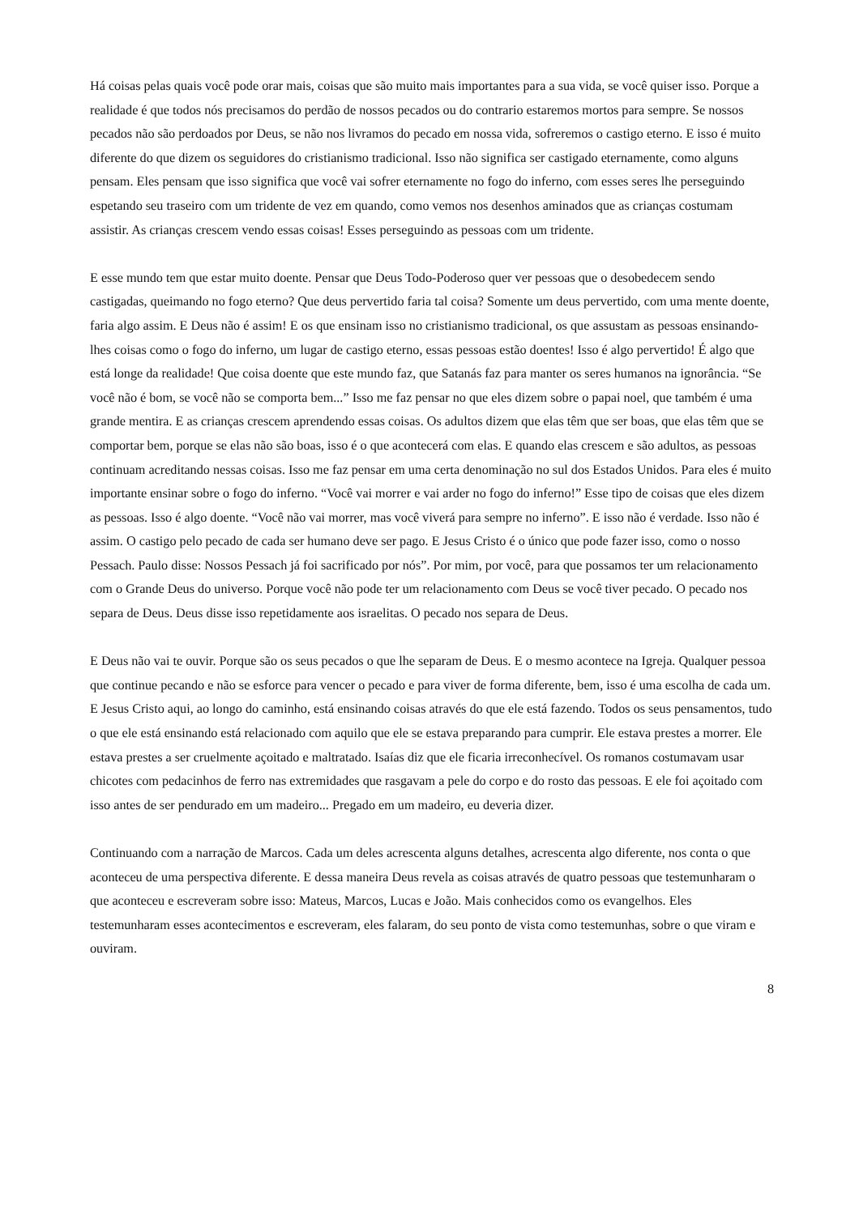Há coisas pelas quais você pode orar mais, coisas que são muito mais importantes para a sua vida, se você quiser isso. Porque a realidade é que todos nós precisamos do perdão de nossos pecados ou do contrario estaremos mortos para sempre. Se nossos pecados não são perdoados por Deus, se não nos livramos do pecado em nossa vida, sofreremos o castigo eterno. E isso é muito diferente do que dizem os seguidores do cristianismo tradicional. Isso não significa ser castigado eternamente, como alguns pensam. Eles pensam que isso significa que você vai sofrer eternamente no fogo do inferno, com esses seres lhe perseguindo espetando seu traseiro com um tridente de vez em quando, como vemos nos desenhos aminados que as crianças costumam assistir. As crianças crescem vendo essas coisas! Esses perseguindo as pessoas com um tridente.
E esse mundo tem que estar muito doente. Pensar que Deus Todo-Poderoso quer ver pessoas que o desobedecem sendo castigadas, queimando no fogo eterno? Que deus pervertido faria tal coisa? Somente um deus pervertido, com uma mente doente, faria algo assim. E Deus não é assim! E os que ensinam isso no cristianismo tradicional, os que assustam as pessoas ensinando-lhes coisas como o fogo do inferno, um lugar de castigo eterno, essas pessoas estão doentes! Isso é algo pervertido! É algo que está longe da realidade! Que coisa doente que este mundo faz, que Satanás faz para manter os seres humanos na ignorância. “Se você não é bom, se você não se comporta bem...” Isso me faz pensar no que eles dizem sobre o papai noel, que também é uma grande mentira. E as crianças crescem aprendendo essas coisas. Os adultos dizem que elas têm que ser boas, que elas têm que se comportar bem, porque se elas não são boas, isso é o que acontecerá com elas. E quando elas crescem e são adultos, as pessoas continuam acreditando nessas coisas. Isso me faz pensar em uma certa denominação no sul dos Estados Unidos. Para eles é muito importante ensinar sobre o fogo do inferno. “Você vai morrer e vai arder no fogo do inferno!” Esse tipo de coisas que eles dizem as pessoas. Isso é algo doente. “Você não vai morrer, mas você viverá para sempre no inferno”. E isso não é verdade. Isso não é assim. O castigo pelo pecado de cada ser humano deve ser pago. E Jesus Cristo é o único que pode fazer isso, como o nosso Pessach. Paulo disse: Nossos Pessach já foi sacrificado por nós”. Por mim, por você, para que possamos ter um relacionamento com o Grande Deus do universo. Porque você não pode ter um relacionamento com Deus se você tiver pecado. O pecado nos separa de Deus. Deus disse isso repetidamente aos israelitas. O pecado nos separa de Deus.
E Deus não vai te ouvir. Porque são os seus pecados o que lhe separam de Deus. E o mesmo acontece na Igreja. Qualquer pessoa que continue pecando e não se esforce para vencer o pecado e para viver de forma diferente, bem, isso é uma escolha de cada um. E Jesus Cristo aqui, ao longo do caminho, está ensinando coisas através do que ele está fazendo. Todos os seus pensamentos, tudo o que ele está ensinando está relacionado com aquilo que ele se estava preparando para cumprir. Ele estava prestes a morrer. Ele estava prestes a ser cruelmente açoitado e maltratado. Isaías diz que ele ficaria irreconhecível. Os romanos costumavam usar chicotes com pedacinhos de ferro nas extremidades que rasgavam a pele do corpo e do rosto das pessoas. E ele foi açoitado com isso antes de ser pendurado em um madeiro... Pregado em um madeiro, eu deveria dizer.
Continuando com a narração de Marcos. Cada um deles acrescenta alguns detalhes, acrescenta algo diferente, nos conta o que aconteceu de uma perspectiva diferente. E dessa maneira Deus revela as coisas através de quatro pessoas que testemunharam o que aconteceu e escreveram sobre isso: Mateus, Marcos, Lucas e João. Mais conhecidos como os evangelhos. Eles testemunharam esses acontecimentos e escreveram, eles falaram, do seu ponto de vista como testemunhas, sobre o que viram e ouviram.
8